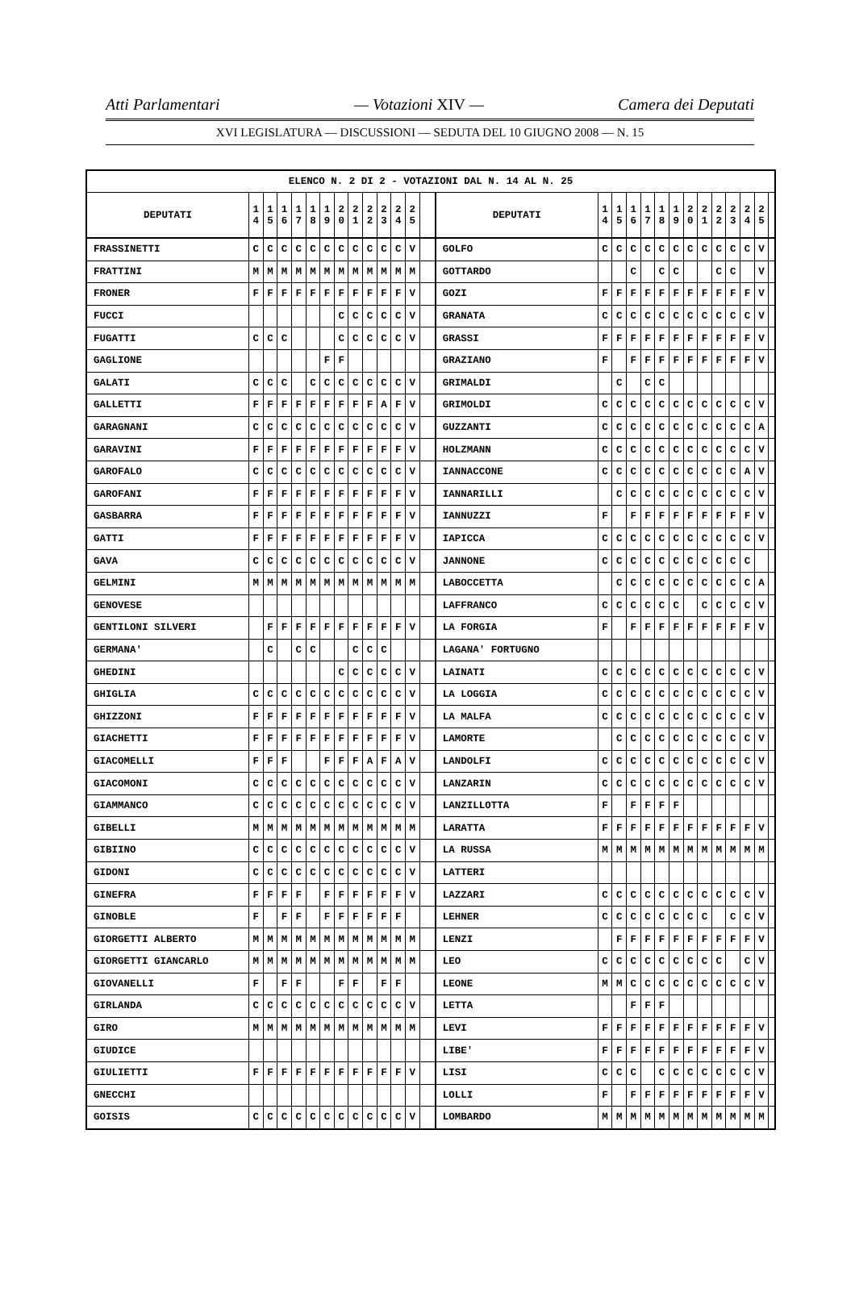Atti Parlamentari — Votazioni XIV — Camera dei Deputati
XVI LEGISLATURA — DISCUSSIONI — SEDUTA DEL 10 GIUGNO 2008 — N. 15
| ELENCO N. 2 DI 2 - VOTAZIONI DAL N. 14 AL N. 25 | | | | | | | | | | | | | | | | | | | | | | | | | | | |
| --- | --- | --- | --- | --- | --- | --- | --- | --- | --- | --- | --- | --- | --- | --- | --- | --- | --- | --- | --- | --- | --- | --- | --- | --- | --- | --- | --- |
| DEPUTATI | 1 4 | 1 5 | 1 6 | 1 7 | 1 8 | 1 9 | 2 0 | 2 1 | 2 2 | 2 3 | 2 4 | 2 5 | | DEPUTATI | 1 4 | 1 5 | 1 6 | 1 7 | 1 8 | 1 9 | 2 0 | 2 1 | 2 2 | 2 3 | 2 4 | 2 5 | |
| FRASSINETTI | C | C | C | C | C | C | C | C | C | C | C | V | | GOLFO | C | C | C | C | C | C | C | C | C | C | C | V | |
| FRATTINI | M | M | M | M | M | M | M | M | M | M | M | M | | GOTTARDO | | | C | | C | C | | | C | C | | V | |
| FRONER | F | F | F | F | F | F | F | F | F | F | F | V | | GOZI | F | F | F | F | F | F | F | F | F | F | F | V | |
| FUCCI | | | | | | | C | C | C | C | C | V | | GRANATA | C | C | C | C | C | C | C | C | C | C | C | V | |
| FUGATTI | C | C | C | | | | C | C | C | C | C | V | | GRASSI | F | F | F | F | F | F | F | F | F | F | F | V | |
| GAGLIONE | | | | | | F | F | | | | | | | GRAZIANO | F | | F | F | F | F | F | F | F | F | F | V | |
| GALATI | C | C | C | | C | C | C | C | C | C | C | V | | GRIMALDI | | C | | C | C | | | | | | | | |
| GALLETTI | F | F | F | F | F | F | F | F | F | A | F | V | | GRIMOLDI | C | C | C | C | C | C | C | C | C | C | C | V | |
| GARAGNANI | C | C | C | C | C | C | C | C | C | C | C | V | | GUZZANTI | C | C | C | C | C | C | C | C | C | C | C | A | |
| GARAVINI | F | F | F | F | F | F | F | F | F | F | F | V | | HOLZMANN | C | C | C | C | C | C | C | C | C | C | C | V | |
| GAROFALO | C | C | C | C | C | C | C | C | C | C | C | V | | IANNACCONE | C | C | C | C | C | C | C | C | C | C | A | V | |
| GAROFANI | F | F | F | F | F | F | F | F | F | F | F | V | | IANNARILLI | | C | C | C | C | C | C | C | C | C | C | V | |
| GASBARRA | F | F | F | F | F | F | F | F | F | F | F | V | | IANNUZZI | F | | F | F | F | F | F | F | F | F | F | V | |
| GATTI | F | F | F | F | F | F | F | F | F | F | F | V | | IAPICCA | C | C | C | C | C | C | C | C | C | C | C | V | |
| GAVA | C | C | C | C | C | C | C | C | C | C | C | V | | JANNONE | C | C | C | C | C | C | C | C | C | C | C | | |
| GELMINI | M | M | M | M | M | M | M | M | M | M | M | M | | LABOCCETTA | | C | C | C | C | C | C | C | C | C | C | A | |
| GENOVESE | | | | | | | | | | | | | | LAFFRANCO | C | C | C | C | C | C | | C | C | C | C | V | |
| GENTILONI SILVERI | | F | F | F | F | F | F | F | F | F | F | V | | LA FORGIA | F | | F | F | F | F | F | F | F | F | F | V | |
| GERMANA' | | C | | C | C | | | C | C | C | | | | LAGANA' FORTUGNO | | | | | | | | | | | | | |
| GHEDINI | | | | | | | C | C | C | C | C | V | | LAINATI | C | C | C | C | C | C | C | C | C | C | C | V | |
| GHIGLIA | C | C | C | C | C | C | C | C | C | C | C | V | | LA LOGGIA | C | C | C | C | C | C | C | C | C | C | C | V | |
| GHIZZONI | F | F | F | F | F | F | F | F | F | F | F | V | | LA MALFA | C | C | C | C | C | C | C | C | C | C | C | V | |
| GIACHETTI | F | F | F | F | F | F | F | F | F | F | F | V | | LAMORTE | | C | C | C | C | C | C | C | C | C | C | V | |
| GIACOMELLI | F | F | F | | | F | F | F | A | F | A | V | | LANDOLFI | C | C | C | C | C | C | C | C | C | C | C | V | |
| GIACOMONI | C | C | C | C | C | C | C | C | C | C | C | V | | LANZARIN | C | C | C | C | C | C | C | C | C | C | C | V | |
| GIAMMANCO | C | C | C | C | C | C | C | C | C | C | C | V | | LANZILLOTTA | F | | F | F | F | F | | | | | | | |
| GIBELLI | M | M | M | M | M | M | M | M | M | M | M | M | | LARATTA | F | F | F | F | F | F | F | F | F | F | F | V | |
| GIBIINO | C | C | C | C | C | C | C | C | C | C | C | V | | LA RUSSA | M | M | M | M | M | M | M | M | M | M | M | M | |
| GIDONI | C | C | C | C | C | C | C | C | C | C | C | V | | LATTERI | | | | | | | | | | | | | |
| GINEFRA | F | F | F | F | | F | F | F | F | F | F | V | | LAZZARI | C | C | C | C | C | C | C | C | C | C | C | V | |
| GINOBLE | F | | F | F | | F | F | F | F | F | F | | | LEHNER | C | C | C | C | C | C | C | C | | C | C | V | |
| GIORGETTI ALBERTO | M | M | M | M | M | M | M | M | M | M | M | M | | LENZI | | F | F | F | F | F | F | F | F | F | F | V | |
| GIORGETTI GIANCARLO | M | M | M | M | M | M | M | M | M | M | M | M | | LEO | C | C | C | C | C | C | C | C | C | | C | V | |
| GIOVANELLI | F | | F | F | | | F | F | | F | F | | | LEONE | M | M | C | C | C | C | C | C | C | C | C | V | |
| GIRLANDA | C | C | C | C | C | C | C | C | C | C | C | V | | LETTA | | | F | F | F | | | | | | | | |
| GIRO | M | M | M | M | M | M | M | M | M | M | M | M | | LEVI | F | F | F | F | F | F | F | F | F | F | F | V | |
| GIUDICE | | | | | | | | | | | | | | LIBE' | F | F | F | F | F | F | F | F | F | F | F | V | |
| GIULIETTI | F | F | F | F | F | F | F | F | F | F | F | V | | LISI | C | C | C | | C | C | C | C | C | C | C | V | |
| GNECCHI | | | | | | | | | | | | | | LOLLI | F | | F | F | F | F | F | F | F | F | F | V | |
| GOISIS | C | C | C | C | C | C | C | C | C | C | C | V | | LOMBARDO | M | M | M | M | M | M | M | M | M | M | M | M | |